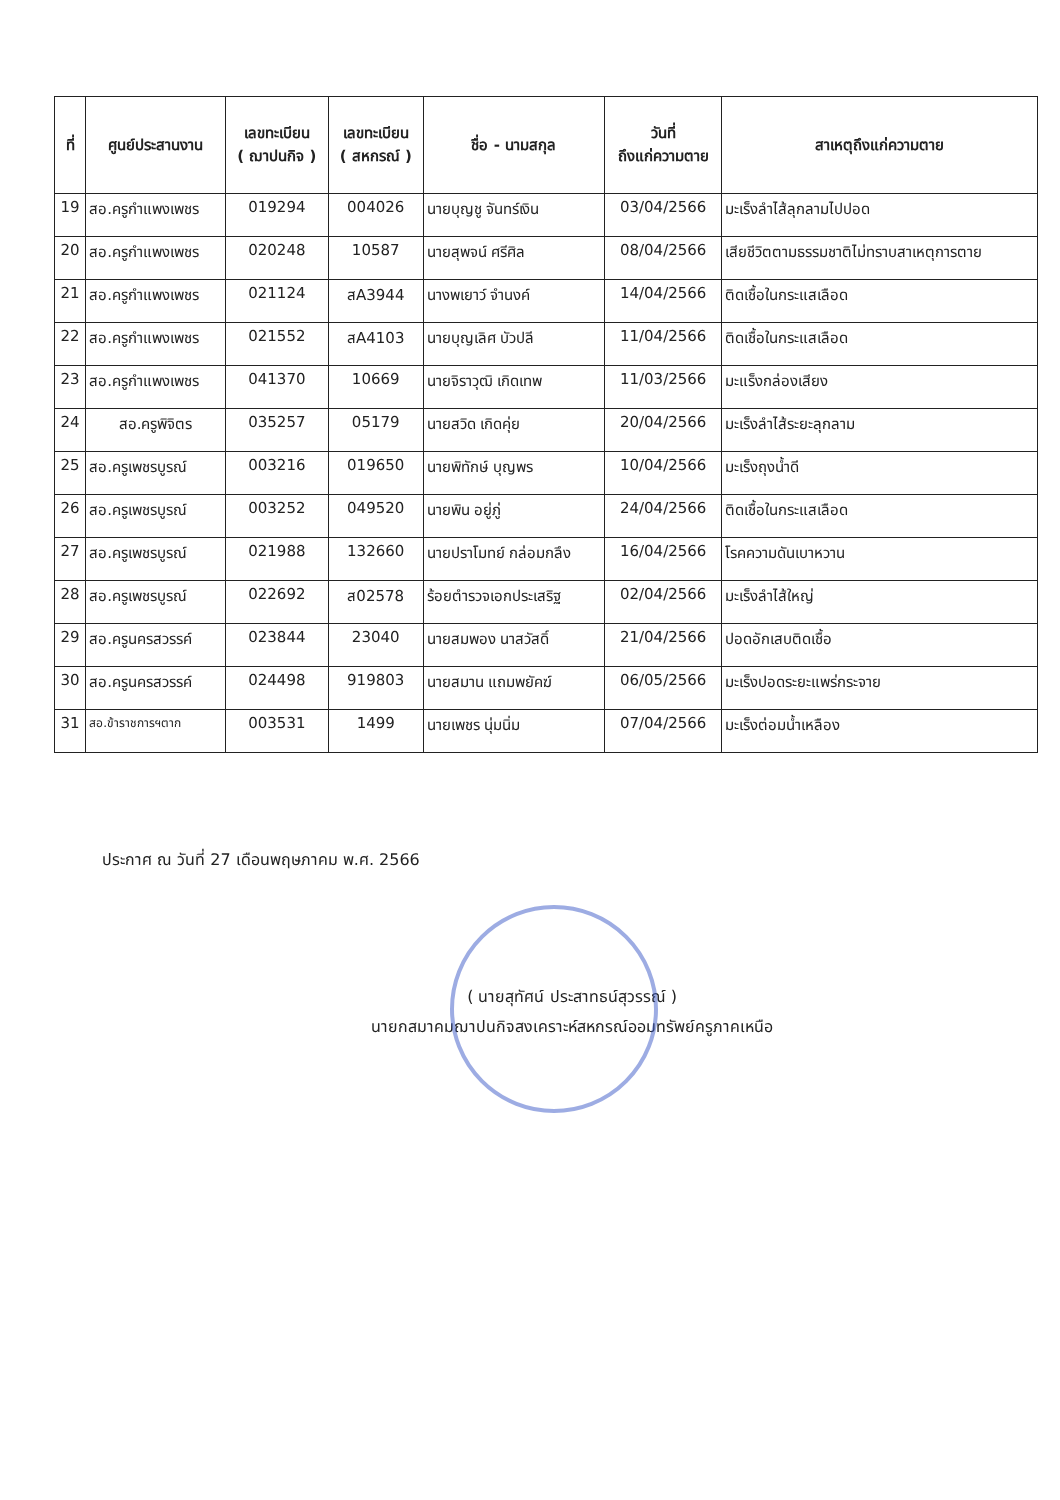| ที่ | ศูนย์ประสานงาน | เลขทะเบียน ( ฌาปนกิจ ) | เลขทะเบียน ( สหกรณ์ ) | ชื่อ - นามสกุล | วันที่ ถึงแก่ความตาย | สาเหตุถึงแก่ความตาย |
| --- | --- | --- | --- | --- | --- | --- |
| 19 | สอ.ครูกำแพงเพชร | 019294 | 004026 | นายบุญชู จันทร์เงิน | 03/04/2566 | มะเร็งลำไส้ลุกลามไปปอด |
| 20 | สอ.ครูกำแพงเพชร | 020248 | 10587 | นายสุพจน์ ศรีศิล | 08/04/2566 | เสียชีวิตตามธรรมชาติไม่ทราบสาเหตุการตาย |
| 21 | สอ.ครูกำแพงเพชร | 021124 | สA3944 | นางพเยาว์ จำนงค์ | 14/04/2566 | ติดเชื้อในกระแสเลือด |
| 22 | สอ.ครูกำแพงเพชร | 021552 | สA4103 | นายบุญเลิศ บัวปลี | 11/04/2566 | ติดเชื้อในกระแสเลือด |
| 23 | สอ.ครูกำแพงเพชร | 041370 | 10669 | นายจิราวุฒิ เกิดเทพ | 11/03/2566 | มะแร็งกล่องเสียง |
| 24 | สอ.ครูพิจิตร | 035257 | 05179 | นายสวิด เกิดคุ่ย | 20/04/2566 | มะเร็งลำไส้ระยะลุกลาม |
| 25 | สอ.ครูเพชรบูรณ์ | 003216 | 019650 | นายพิทักษ์ บุญพร | 10/04/2566 | มะเร็งถุงน้ำดี |
| 26 | สอ.ครูเพชรบูรณ์ | 003252 | 049520 | นายพิน อยู่ภู่ | 24/04/2566 | ติดเชื้อในกระแสเลือด |
| 27 | สอ.ครูเพชรบูรณ์ | 021988 | 132660 | นายปราโมทย์ กล่อมกลึง | 16/04/2566 | โรคความดันเบาหวาน |
| 28 | สอ.ครูเพชรบูรณ์ | 022692 | ส02578 | ร้อยตำรวจเอกประเสริฐ | 02/04/2566 | มะเร็งลำไส้ใหญ่ |
| 29 | สอ.ครูนครสวรรค์ | 023844 | 23040 | นายสมพอง นาสวัสดิ์ | 21/04/2566 | ปอดอักเสบติดเชื้อ |
| 30 | สอ.ครูนครสวรรค์ | 024498 | 919803 | นายสมาน แถมพยัคฆ์ | 06/05/2566 | มะเร็งปอดระยะแพร่กระจาย |
| 31 | สอ.ข้าราชการฯตาก | 003531 | 1499 | นายเพชร นุ่มนิ่ม | 07/04/2566 | มะเร็งต่อมน้ำเหลือง |
ประกาศ ณ วันที่ 27 เดือนพฤษภาคม พ.ศ. 2566
( นายสุทัศน์ ประสาทธน์สุวรรณ์ )
นายกสมาคมฌาปนกิจสงเคราะห์สหกรณ์ออมทรัพย์ครูภาคเหนือ